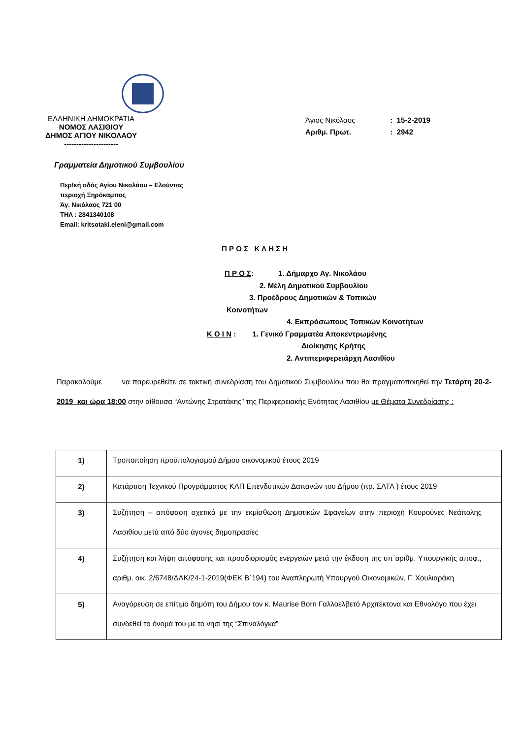ΕΛΛΗΝΙΚΗ ΔΗΜΟΚΡΑΤΙΑ
ΝΟΜΟΣ ΛΑΣΙΘΙΟΥ
ΔΗΜΟΣ ΑΓΙΟΥ ΝΙΚΟΛΑΟΥ
----------------------
Άγιος Νικόλαος : 15-2-2019
Αριθμ. Πρωτ. : 2942
Γραμματεία Δημοτικού Συμβουλίου
Περ/κή οδός Αγίου Νικολάου – Ελούντας
περιοχή Ξηρόκαμπος
Άγ. Νικόλαος 721 00
ΤΗΛ : 2841340108
Email: kritsotaki.eleni@gmail.com
Π Ρ Ο Σ Κ Λ Η Σ Η
Π Ρ Ο Σ: 1. Δήμαρχο Αγ. Νικολάου
2. Μέλη Δημοτικού Συμβουλίου
3. Προέδρους Δημοτικών & Τοπικών
Κοινοτήτων
4. Εκπρόσωπους Τοπικών Κοινοτήτων
Κ Ο Ι Ν : 1. Γενικό Γραμματέα Αποκεντρωμένης
Διοίκησης Κρήτης
2. Αντιπεριφερειάρχη Λασιθίου
Παρακαλούμε να παρευρεθείτε σε τακτική συνεδρίαση του Δημοτικού Συμβουλίου που θα πραγματοποιηθεί την Τετάρτη 20-2-2019 και ώρα 18:00 στην αίθουσα “Αντώνης Στρατάκης” της Περιφερειακής Ενότητας Λασιθίου με Θέματα Συνεδρίασης :
| 1) | Τροποποίηση προϋπολογισμού Δήμου οικονομικού έτους 2019 |
| 2) | Κατάρτιση Τεχνικού Προγράμματος ΚΑΠ Επενδυτικών Δαπανών του Δήμου (πρ. ΣΑΤΑ ) έτους 2019 |
| 3) | Συζήτηση – απόφαση σχετικά με την εκμίσθωση Δημοτικών Σφαγείων στην περιοχή Κουρούνες Νεάπολης Λασιθίου μετά από δύο άγονες δημοπρασίες |
| 4) | Συζήτηση και λήψη απόφασης και προσδιορισμός ενεργειών μετά την έκδοση της υπ΄αριθμ. Υπουργικής αποφ., αριθμ. οικ. 2/6748/ΔΛΚ/24-1-2019(ΦΕΚ Β΄194) του Αναπληρωτή Υπουργού Οικονομικών, Γ. Χουλιαράκη |
| 5) | Αναγόρευση σε επίτιμο δημότη του Δήμου τον κ. Maurise Born Γαλλοελβετό Αρχιτέκτονα και Εθνολόγο που έχει συνδεθεί το όνομά του με το νησί της “Σπιναλόγκα” |